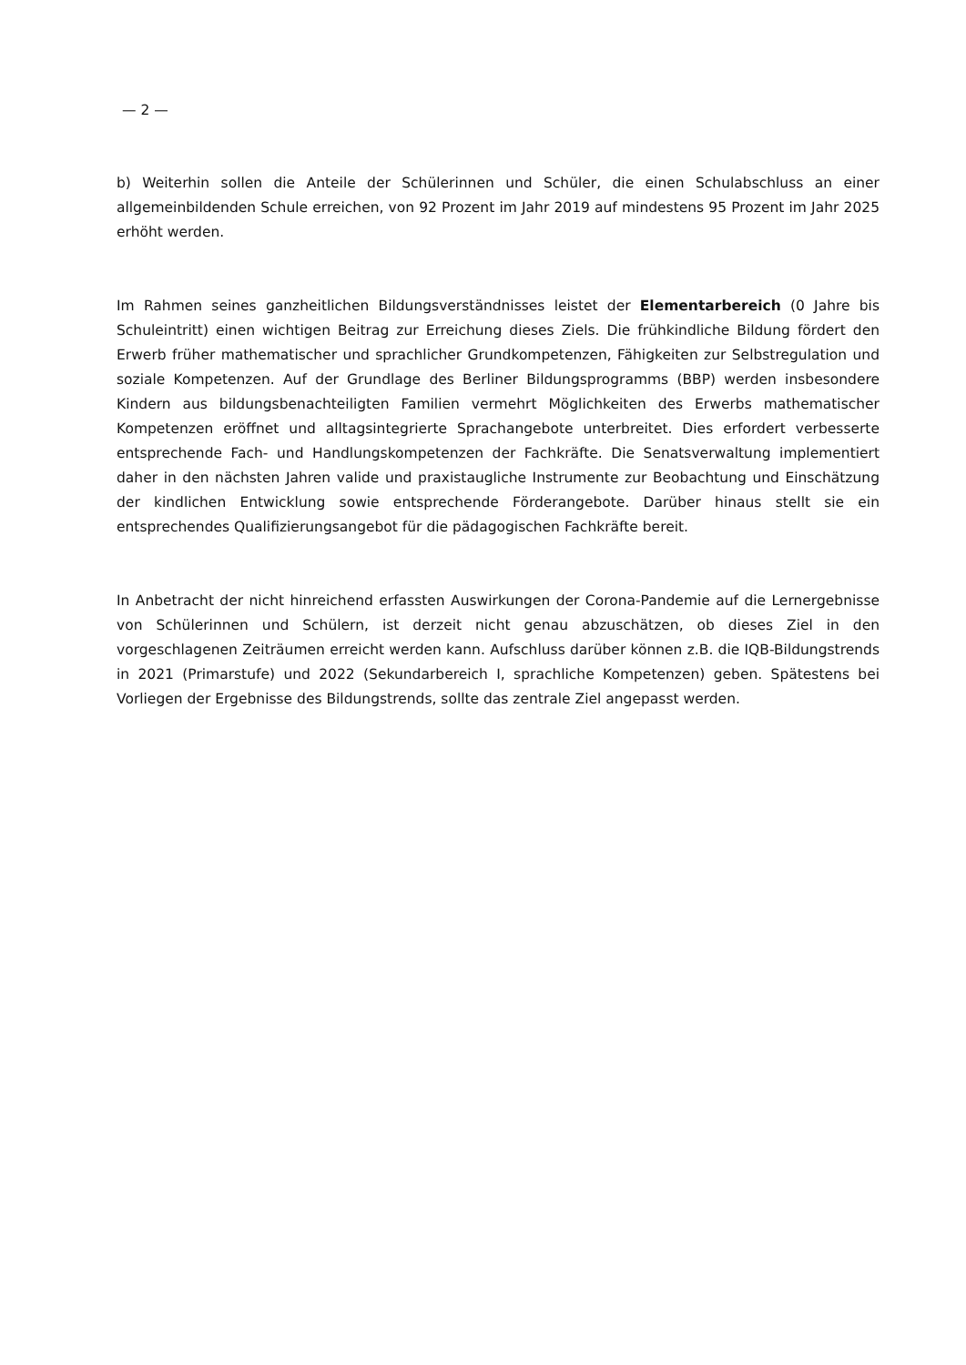— 2 —
b) Weiterhin sollen die Anteile der Schülerinnen und Schüler, die einen Schulabschluss an einer allgemeinbildenden Schule erreichen, von 92 Prozent im Jahr 2019 auf mindestens 95 Prozent im Jahr 2025 erhöht werden.
Im Rahmen seines ganzheitlichen Bildungsverständnisses leistet der Elementarbereich (0 Jahre bis Schuleintritt) einen wichtigen Beitrag zur Erreichung dieses Ziels. Die frühkindliche Bildung fördert den Erwerb früher mathematischer und sprachlicher Grundkompetenzen, Fähigkeiten zur Selbstregulation und soziale Kompetenzen. Auf der Grundlage des Berliner Bildungsprogramms (BBP) werden insbesondere Kindern aus bildungsbenachteiligten Familien vermehrt Möglichkeiten des Erwerbs mathematischer Kompetenzen eröffnet und alltagsintegrierte Sprachangebote unterbreitet. Dies erfordert verbesserte entsprechende Fach- und Handlungskompetenzen der Fachkräfte. Die Senatsverwaltung implementiert daher in den nächsten Jahren valide und praxistaugliche Instrumente zur Beobachtung und Einschätzung der kindlichen Entwicklung sowie entsprechende Förderangebote. Darüber hinaus stellt sie ein entsprechendes Qualifizierungsangebot für die pädagogischen Fachkräfte bereit.
In Anbetracht der nicht hinreichend erfassten Auswirkungen der Corona-Pandemie auf die Lernergebnisse von Schülerinnen und Schülern, ist derzeit nicht genau abzuschätzen, ob dieses Ziel in den vorgeschlagenen Zeiträumen erreicht werden kann. Aufschluss darüber können z.B. die IQB-Bildungstrends in 2021 (Primarstufe) und 2022 (Sekundarbereich I, sprachliche Kompetenzen) geben. Spätestens bei Vorliegen der Ergebnisse des Bildungstrends, sollte das zentrale Ziel angepasst werden.